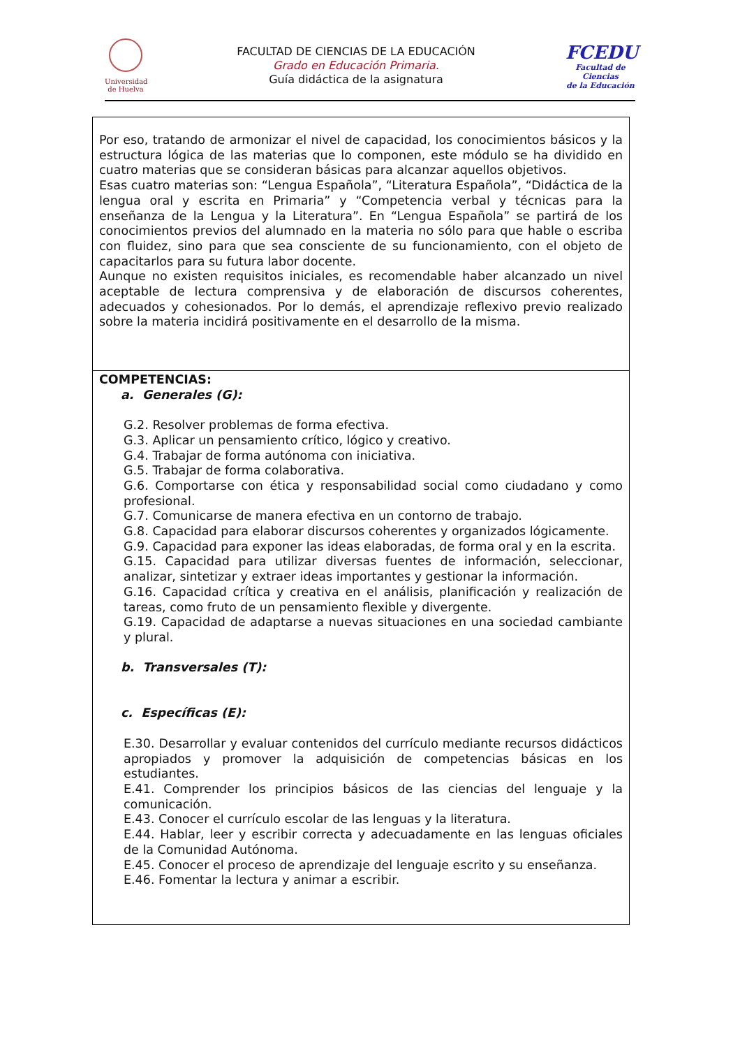Universidad
de Huelva
FACULTAD DE CIENCIAS DE LA EDUCACIÓN
Grado en Educación Primaria.
Guía didáctica de la asignatura
FCEDU
Facultad de Ciencias
de la Educación
| Por eso, tratando de armonizar el nivel de capacidad, los conocimientos básicos y la estructura lógica de las materias que lo componen, este módulo se ha dividido en cuatro materias que se consideran básicas para alcanzar aquellos objetivos. Esas cuatro materias son: “Lengua Española”, “Literatura Española”, “Didáctica de la lengua oral y escrita en Primaria” y “Competencia verbal y técnicas para la enseñanza de la Lengua y la Literatura”. En “Lengua Española” se partirá de los conocimientos previos del alumnado en la materia no sólo para que hable o escriba con fluidez, sino para que sea consciente de su funcionamiento, con el objeto de capacitarlos para su futura labor docente. Aunque no existen requisitos iniciales, es recomendable haber alcanzado un nivel aceptable de lectura comprensiva y de elaboración de discursos coherentes, adecuados y cohesionados. Por lo demás, el aprendizaje reflexivo previo realizado sobre la materia incidirá positivamente en el desarrollo de la misma. |
| COMPETENCIAS: a. Generales (G): G.2. Resolver problemas de forma efectiva. G.3. Aplicar un pensamiento crítico, lógico y creativo. G.4. Trabajar de forma autónoma con iniciativa. G.5. Trabajar de forma colaborativa. G.6. Comportarse con ética y responsabilidad social como ciudadano y como profesional. G.7. Comunicarse de manera efectiva en un contorno de trabajo. G.8. Capacidad para elaborar discursos coherentes y organizados lógicamente. G.9. Capacidad para exponer las ideas elaboradas, de forma oral y en la escrita. G.15. Capacidad para utilizar diversas fuentes de información, seleccionar, analizar, sintetizar y extraer ideas importantes y gestionar la información. G.16. Capacidad crítica y creativa en el análisis, planificación y realización de tareas, como fruto de un pensamiento flexible y divergente. G.19. Capacidad de adaptarse a nuevas situaciones en una sociedad cambiante y plural. b. Transversales (T): c. Específicas (E): E.30. Desarrollar y evaluar contenidos del currículo mediante recursos didácticos apropiados y promover la adquisición de competencias básicas en los estudiantes. E.41. Comprender los principios básicos de las ciencias del lenguaje y la comunicación. E.43. Conocer el currículo escolar de las lenguas y la literatura. E.44. Hablar, leer y escribir correcta y adecuadamente en las lenguas oficiales de la Comunidad Autónoma. E.45. Conocer el proceso de aprendizaje del lenguaje escrito y su enseñanza. E.46. Fomentar la lectura y animar a escribir. |